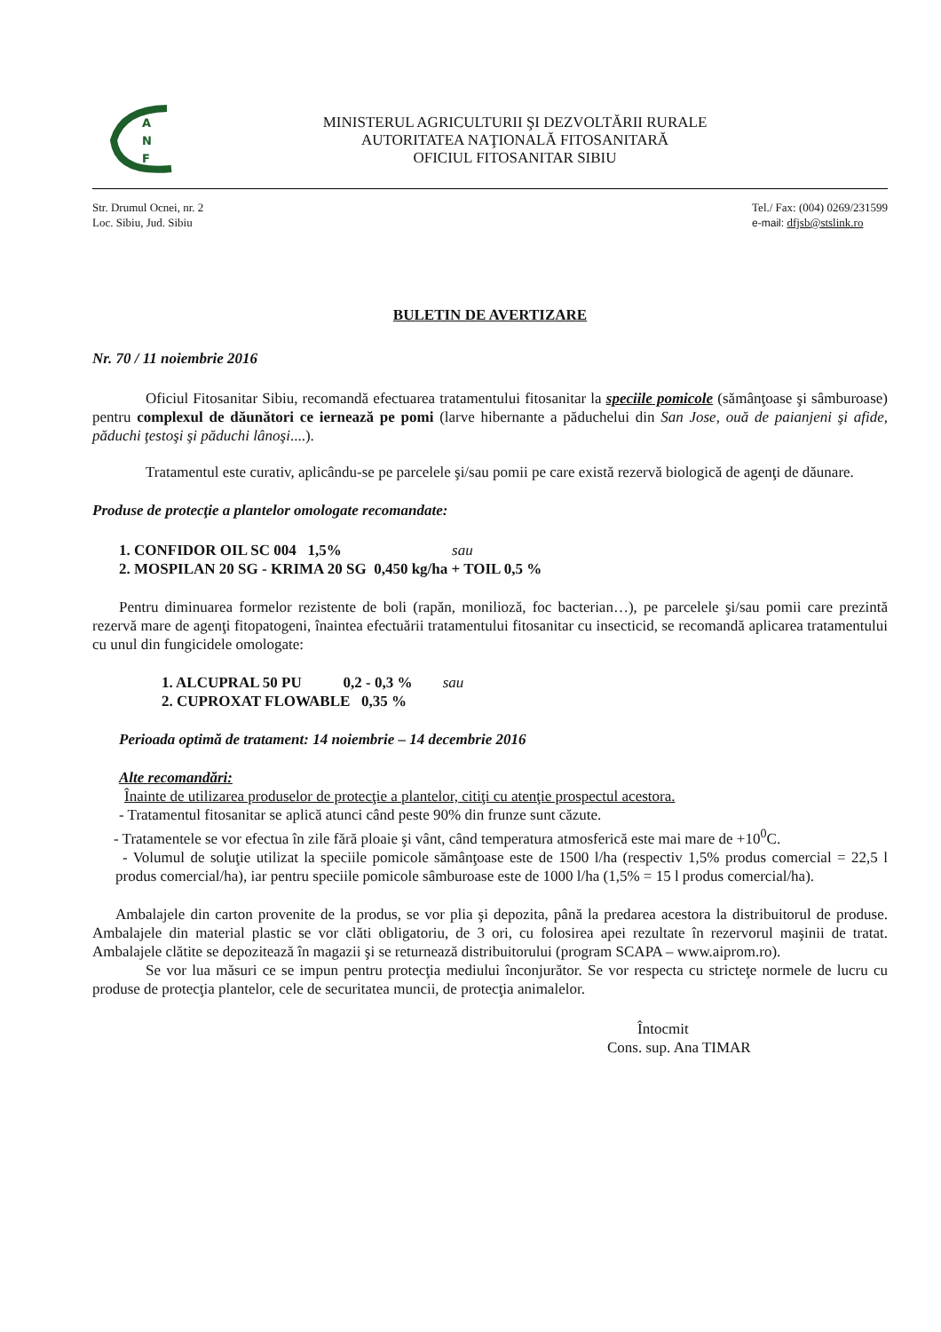A
N
F
MINISTERUL AGRICULTURII ŞI DEZVOLTĂRII RURALE
AUTORITATEA NAŢIONALĂ FITOSANITARĂ
OFICIUL FITOSANITAR SIBIU
Str. Drumul Ocnei, nr. 2
Loc. Sibiu, Jud. Sibiu
Tel./ Fax: (004) 0269/231599
e-mail: dfjsb@stslink.ro
BULETIN DE AVERTIZARE
Nr. 70 / 11 noiembrie 2016
Oficiul Fitosanitar Sibiu, recomandă efectuarea tratamentului fitosanitar la speciile pomicole (sămânţoase şi sâmburoase) pentru complexul de dăunători ce iernează pe pomi (larve hibernante a păduchelui din San Jose, ouă de paianjeni şi afide, păduchi ţestoşi şi păduchi lânoşi....).
Tratamentul este curativ, aplicându-se pe parcelele şi/sau pomii pe care există rezervă biologică de agenţi de dăunare.
Produse de protecţie a plantelor omologate recomandate:
1. CONFIDOR OIL SC 004 1,5% sau
2. MOSPILAN 20 SG - KRIMA 20 SG 0,450 kg/ha + TOIL 0,5 %
Pentru diminuarea formelor rezistente de boli (rapăn, monilioză, foc bacterian…), pe parcelele şi/sau pomii care prezintă rezervă mare de agenţi fitopatogeni, înaintea efectuării tratamentului fitosanitar cu insecticid, se recomandă aplicarea tratamentului cu unul din fungicidele omologate:
1. ALCUPRAL 50 PU 0,2 - 0,3 % sau
2. CUPROXAT FLOWABLE 0,35 %
Perioada optimă de tratament: 14 noiembrie – 14 decembrie 2016
Alte recomandări:
Înainte de utilizarea produselor de protecţie a plantelor, citiţi cu atenţie prospectul acestora.
- Tratamentul fitosanitar se aplică atunci când peste 90% din frunze sunt căzute.
- Tratamentele se vor efectua în zile fără ploaie şi vânt, când temperatura atmosferică este mai mare de +10<sup>0</sup>C.
- Volumul de soluţie utilizat la speciile pomicole sămânţoase este de 1500 l/ha (respectiv 1,5% produs comercial = 22,5 l produs comercial/ha), iar pentru speciile pomicole sâmburoase este de 1000 l/ha (1,5% = 15 l produs comercial/ha).
Ambalajele din carton provenite de la produs, se vor plia şi depozita, până la predarea acestora la distribuitorul de produse. Ambalajele din material plastic se vor clăti obligatoriu, de 3 ori, cu folosirea apei rezultate în rezervorul maşinii de tratat. Ambalajele clătite se depozitează în magazii şi se returnează distribuitorului (program SCAPA – www.aiprom.ro).
Se vor lua măsuri ce se impun pentru protecţia mediului înconjurător. Se vor respecta cu stricteţe normele de lucru cu produse de protecţia plantelor, cele de securitatea muncii, de protecţia animalelor.
Întocmit
Cons. sup. Ana TIMAR